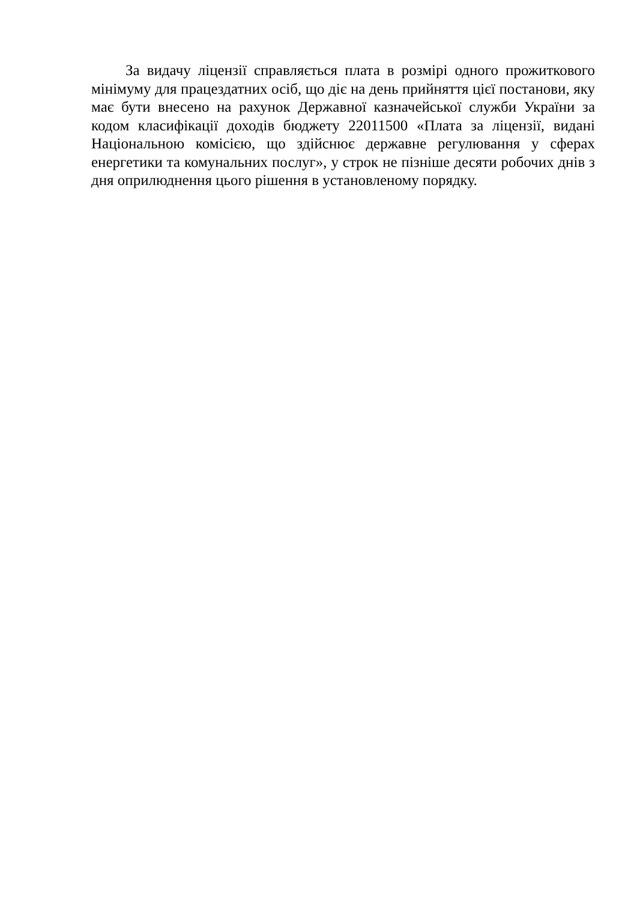За видачу ліцензії справляється плата в розмірі одного прожиткового мінімуму для працездатних осіб, що діє на день прийняття цієї постанови, яку має бути внесено на рахунок Державної казначейської служби України за кодом класифікації доходів бюджету 22011500 «Плата за ліцензії, видані Національною комісією, що здійснює державне регулювання у сферах енергетики та комунальних послуг», у строк не пізніше десяти робочих днів з дня оприлюднення цього рішення в установленому порядку.